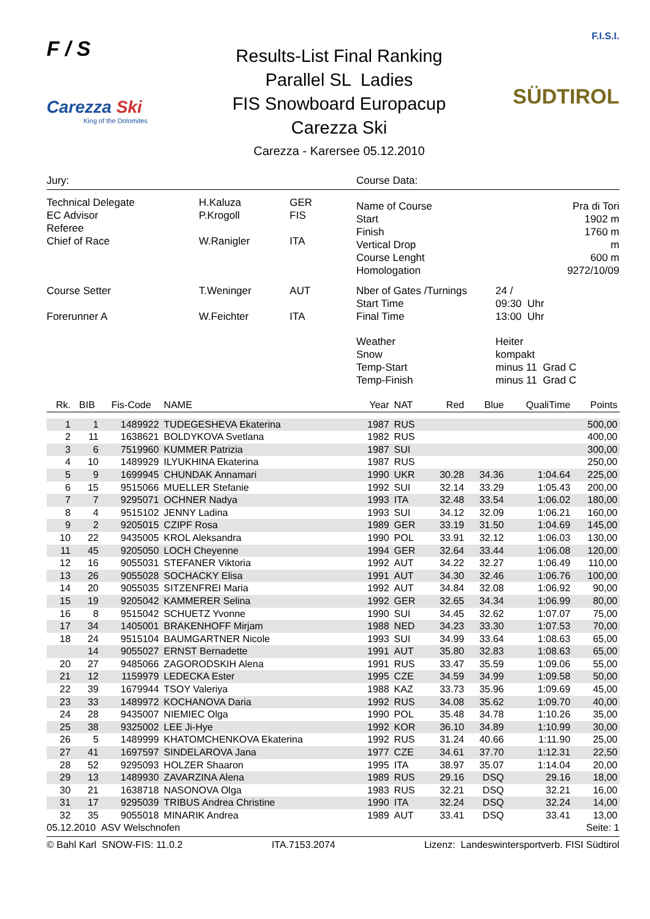F / S
Carezza Ski
King of the Dolomites
Results-List Final Ranking
Parallel SL Ladies
FIS Snowboard Europacup
Carezza Ski
Carezza - Karersee 05.12.2010
F.I.S.I.
SÜDTIROL
Jury: Course Data:
| Technical Delegate | H.Kaluza | GER |
| EC Advisor | P.Krogoll | FIS |
| Referee | | |
| Chief of Race | W.Ranigler | ITA |
| Course Setter | T.Weninger | AUT |
| Forerunner A | W.Feichter | ITA |
| Name of Course | Pra di Tori |
| Start | 1902 m |
| Finish | 1760 m |
| Vertical Drop | m |
| Course Lenght | 600 m |
| Homologation | 9272/10/09 |
| Nber of Gates /Turnings | 24 / |
| Start Time | 09:30 Uhr |
| Final Time | 13:00 Uhr |
| Weather | Heiter |
| Snow | kompakt |
| Temp-Start | minus 11 Grad C |
| Temp-Finish | minus 11 Grad C |
| Rk. | BIB | Fis-Code | NAME | Year | NAT | Red | Blue | QualiTime | Points |
| --- | --- | --- | --- | --- | --- | --- | --- | --- | --- |
| 1 | 1 | 1489922 | TUDEGESHEVA Ekaterina | 1987 | RUS | | | | 500,00 |
| 2 | 11 | 1638621 | BOLDYKOVA Svetlana | 1982 | RUS | | | | 400,00 |
| 3 | 6 | 7519960 | KUMMER Patrizia | 1987 | SUI | | | | 300,00 |
| 4 | 10 | 1489929 | ILYUKHINA Ekaterina | 1987 | RUS | | | | 250,00 |
| 5 | 9 | 1699945 | CHUNDAK Annamari | 1990 | UKR | 30.28 | 34.36 | 1:04.64 | 225,00 |
| 6 | 15 | 9515066 | MUELLER Stefanie | 1992 | SUI | 32.14 | 33.29 | 1:05.43 | 200,00 |
| 7 | 7 | 9295071 | OCHNER Nadya | 1993 | ITA | 32.48 | 33.54 | 1:06.02 | 180,00 |
| 8 | 4 | 9515102 | JENNY Ladina | 1993 | SUI | 34.12 | 32.09 | 1:06.21 | 160,00 |
| 9 | 2 | 9205015 | CZIPF Rosa | 1989 | GER | 33.19 | 31.50 | 1:04.69 | 145,00 |
| 10 | 22 | 9435005 | KROL Aleksandra | 1990 | POL | 33.91 | 32.12 | 1:06.03 | 130,00 |
| 11 | 45 | 9205050 | LOCH Cheyenne | 1994 | GER | 32.64 | 33.44 | 1:06.08 | 120,00 |
| 12 | 16 | 9055031 | STEFANER Viktoria | 1992 | AUT | 34.22 | 32.27 | 1:06.49 | 110,00 |
| 13 | 26 | 9055028 | SOCHACKY Elisa | 1991 | AUT | 34.30 | 32.46 | 1:06.76 | 100,00 |
| 14 | 20 | 9055035 | SITZENFREI Maria | 1992 | AUT | 34.84 | 32.08 | 1:06.92 | 90,00 |
| 15 | 19 | 9205042 | KAMMERER Selina | 1992 | GER | 32.65 | 34.34 | 1:06.99 | 80,00 |
| 16 | 8 | 9515042 | SCHUETZ Yvonne | 1990 | SUI | 34.45 | 32.62 | 1:07.07 | 75,00 |
| 17 | 34 | 1405001 | BRAKENHOFF Mirjam | 1988 | NED | 34.23 | 33.30 | 1:07.53 | 70,00 |
| 18 | 24 | 9515104 | BAUMGARTNER Nicole | 1993 | SUI | 34.99 | 33.64 | 1:08.63 | 65,00 |
| | 14 | 9055027 | ERNST Bernadette | 1991 | AUT | 35.80 | 32.83 | 1:08.63 | 65,00 |
| 20 | 27 | 9485066 | ZAGORODSKIH Alena | 1991 | RUS | 33.47 | 35.59 | 1:09.06 | 55,00 |
| 21 | 12 | 1159979 | LEDECKA Ester | 1995 | CZE | 34.59 | 34.99 | 1:09.58 | 50,00 |
| 22 | 39 | 1679944 | TSOY Valeriya | 1988 | KAZ | 33.73 | 35.96 | 1:09.69 | 45,00 |
| 23 | 33 | 1489972 | KOCHANOVA Daria | 1992 | RUS | 34.08 | 35.62 | 1:09.70 | 40,00 |
| 24 | 28 | 9435007 | NIEMIEC Olga | 1990 | POL | 35.48 | 34.78 | 1:10.26 | 35,00 |
| 25 | 38 | 9325002 | LEE Ji-Hye | 1992 | KOR | 36.10 | 34.89 | 1:10.99 | 30,00 |
| 26 | 5 | 1489999 | KHATOMCHENKOVA Ekaterina | 1992 | RUS | 31.24 | 40.66 | 1:11.90 | 25,00 |
| 27 | 41 | 1697597 | SINDELAROVA Jana | 1977 | CZE | 34.61 | 37.70 | 1:12.31 | 22,50 |
| 28 | 52 | 9295093 | HOLZER Shaaron | 1995 | ITA | 38.97 | 35.07 | 1:14.04 | 20,00 |
| 29 | 13 | 1489930 | ZAVARZINA Alena | 1989 | RUS | 29.16 | DSQ | 29.16 | 18,00 |
| 30 | 21 | 1638718 | NASONOVA Olga | 1983 | RUS | 32.21 | DSQ | 32.21 | 16,00 |
| 31 | 17 | 9295039 | TRIBUS Andrea Christine | 1990 | ITA | 32.24 | DSQ | 32.24 | 14,00 |
| 32 | 35 | 9055018 | MINARIK Andrea | 1989 | AUT | 33.41 | DSQ | 33.41 | 13,00 |
05.12.2010 ASV Welschnofen Seite: 1
© Bahl Karl SNOW-FIS: 11.0.2 ITA.7153.2074 Lizenz: Landeswintersportverb. FISI Südtirol